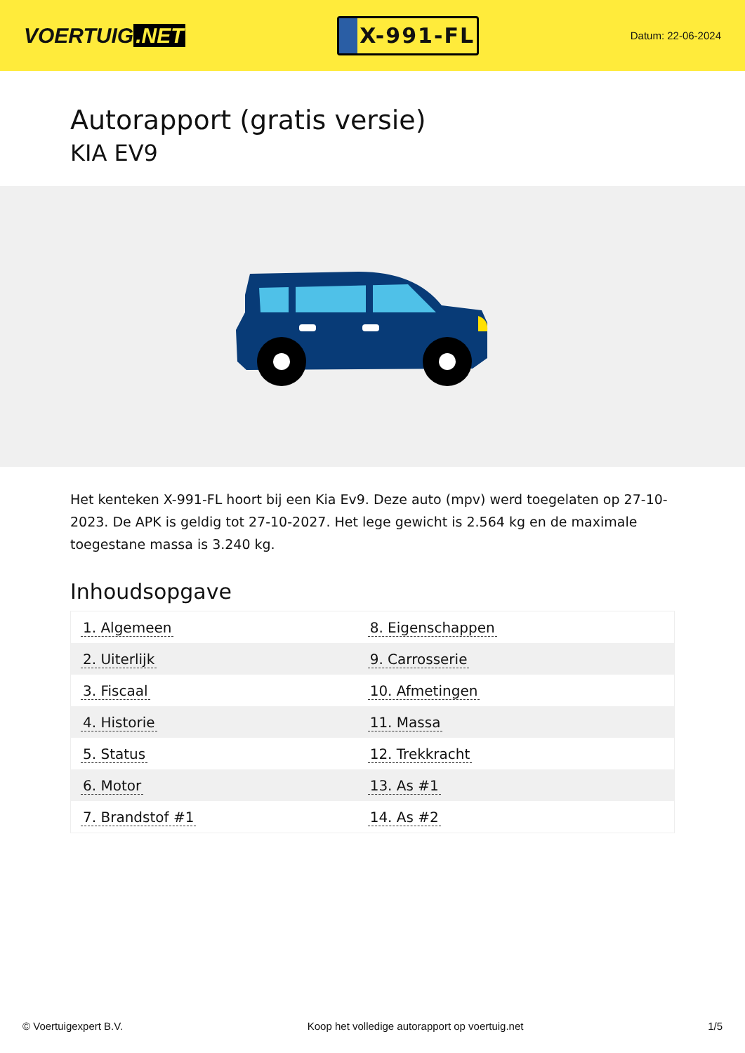VOERTUIG.NET
X-991-FL
Datum: 22-06-2024
Autorapport (gratis versie)
KIA EV9
Het kenteken X-991-FL hoort bij een Kia Ev9. Deze auto (mpv) werd toegelaten op 27-10-2023. De APK is geldig tot 27-10-2027. Het lege gewicht is 2.564 kg en de maximale toegestane massa is 3.240 kg.
Inhoudsopgave
| 1. Algemeen | 8. Eigenschappen |
| 2. Uiterlijk | 9. Carrosserie |
| 3. Fiscaal | 10. Afmetingen |
| 4. Historie | 11. Massa |
| 5. Status | 12. Trekkracht |
| 6. Motor | 13. As #1 |
| 7. Brandstof #1 | 14. As #2 |
© Voertuigexpert B.V. Koop het volledige autorapport op voertuig.net 1/5